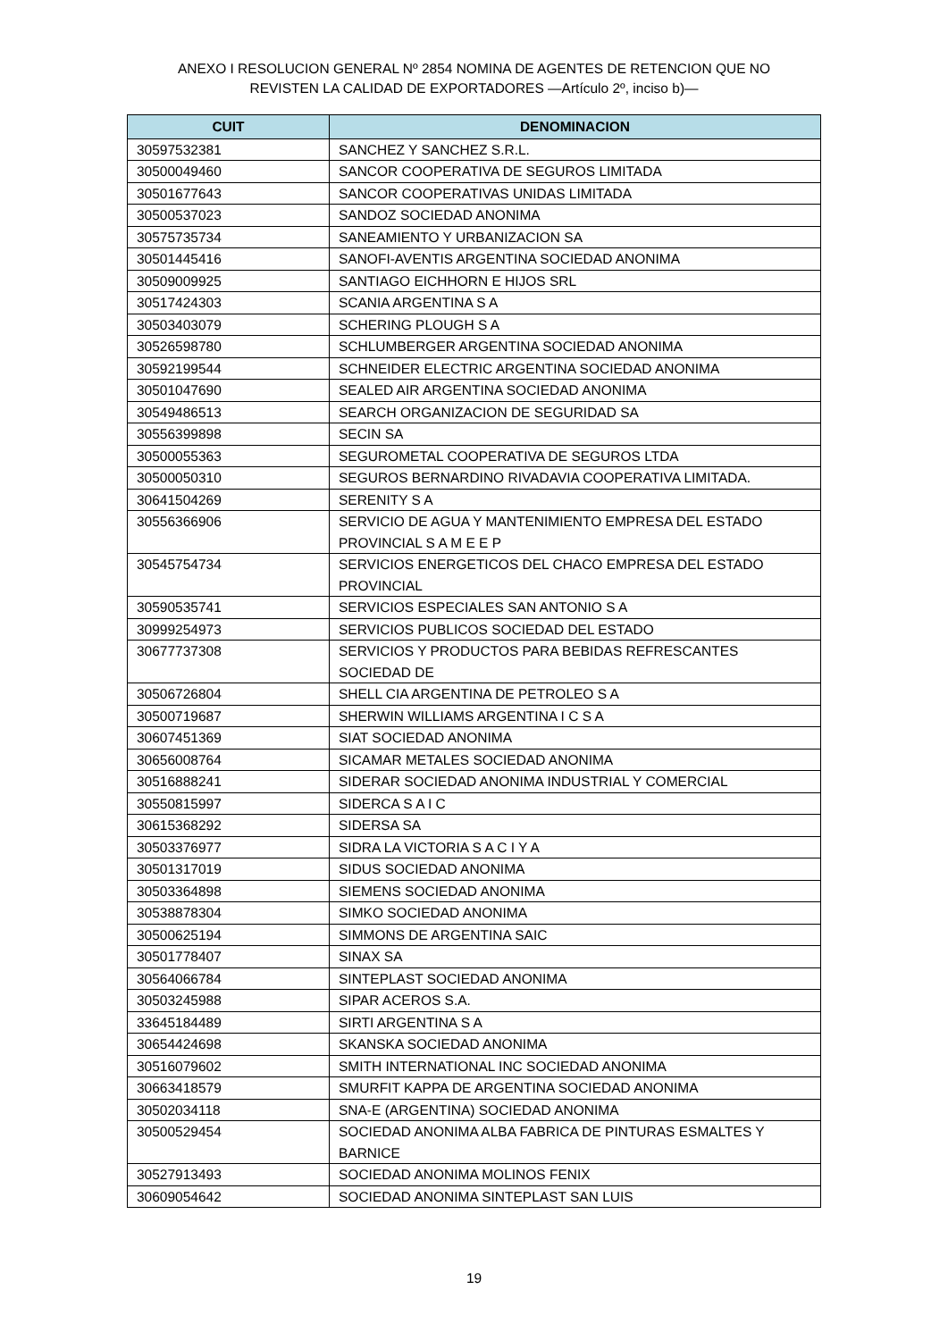ANEXO I RESOLUCION GENERAL Nº 2854 NOMINA DE AGENTES DE RETENCION QUE NO
REVISTEN LA CALIDAD DE EXPORTADORES —Artículo 2º, inciso b)—
| CUIT | DENOMINACION |
| --- | --- |
| 30597532381 | SANCHEZ Y SANCHEZ S.R.L. |
| 30500049460 | SANCOR COOPERATIVA DE SEGUROS LIMITADA |
| 30501677643 | SANCOR COOPERATIVAS UNIDAS LIMITADA |
| 30500537023 | SANDOZ SOCIEDAD ANONIMA |
| 30575735734 | SANEAMIENTO Y URBANIZACION SA |
| 30501445416 | SANOFI-AVENTIS ARGENTINA SOCIEDAD ANONIMA |
| 30509009925 | SANTIAGO EICHHORN E HIJOS SRL |
| 30517424303 | SCANIA ARGENTINA S A |
| 30503403079 | SCHERING PLOUGH S A |
| 30526598780 | SCHLUMBERGER ARGENTINA SOCIEDAD ANONIMA |
| 30592199544 | SCHNEIDER ELECTRIC ARGENTINA SOCIEDAD ANONIMA |
| 30501047690 | SEALED AIR ARGENTINA SOCIEDAD ANONIMA |
| 30549486513 | SEARCH ORGANIZACION DE SEGURIDAD SA |
| 30556399898 | SECIN SA |
| 30500055363 | SEGUROMETAL COOPERATIVA DE SEGUROS LTDA |
| 30500050310 | SEGUROS BERNARDINO RIVADAVIA COOPERATIVA LIMITADA. |
| 30641504269 | SERENITY S A |
| 30556366906 | SERVICIO DE AGUA Y MANTENIMIENTO EMPRESA DEL ESTADO PROVINCIAL S A M E E P |
| 30545754734 | SERVICIOS ENERGETICOS DEL CHACO EMPRESA DEL ESTADO PROVINCIAL |
| 30590535741 | SERVICIOS ESPECIALES SAN ANTONIO S A |
| 30999254973 | SERVICIOS PUBLICOS SOCIEDAD DEL ESTADO |
| 30677737308 | SERVICIOS Y PRODUCTOS PARA BEBIDAS REFRESCANTES SOCIEDAD DE |
| 30506726804 | SHELL CIA ARGENTINA DE PETROLEO S A |
| 30500719687 | SHERWIN WILLIAMS ARGENTINA I C S A |
| 30607451369 | SIAT SOCIEDAD ANONIMA |
| 30656008764 | SICAMAR METALES SOCIEDAD ANONIMA |
| 30516888241 | SIDERAR SOCIEDAD ANONIMA INDUSTRIAL Y COMERCIAL |
| 30550815997 | SIDERCA S A I C |
| 30615368292 | SIDERSA SA |
| 30503376977 | SIDRA LA VICTORIA S A C I Y A |
| 30501317019 | SIDUS SOCIEDAD ANONIMA |
| 30503364898 | SIEMENS SOCIEDAD ANONIMA |
| 30538878304 | SIMKO SOCIEDAD ANONIMA |
| 30500625194 | SIMMONS DE ARGENTINA SAIC |
| 30501778407 | SINAX SA |
| 30564066784 | SINTEPLAST SOCIEDAD ANONIMA |
| 30503245988 | SIPAR ACEROS S.A. |
| 33645184489 | SIRTI ARGENTINA S A |
| 30654424698 | SKANSKA SOCIEDAD ANONIMA |
| 30516079602 | SMITH INTERNATIONAL INC SOCIEDAD ANONIMA |
| 30663418579 | SMURFIT KAPPA DE ARGENTINA SOCIEDAD ANONIMA |
| 30502034118 | SNA-E (ARGENTINA) SOCIEDAD ANONIMA |
| 30500529454 | SOCIEDAD ANONIMA ALBA FABRICA DE PINTURAS ESMALTES Y BARNICE |
| 30527913493 | SOCIEDAD ANONIMA MOLINOS FENIX |
| 30609054642 | SOCIEDAD ANONIMA SINTEPLAST SAN LUIS |
19